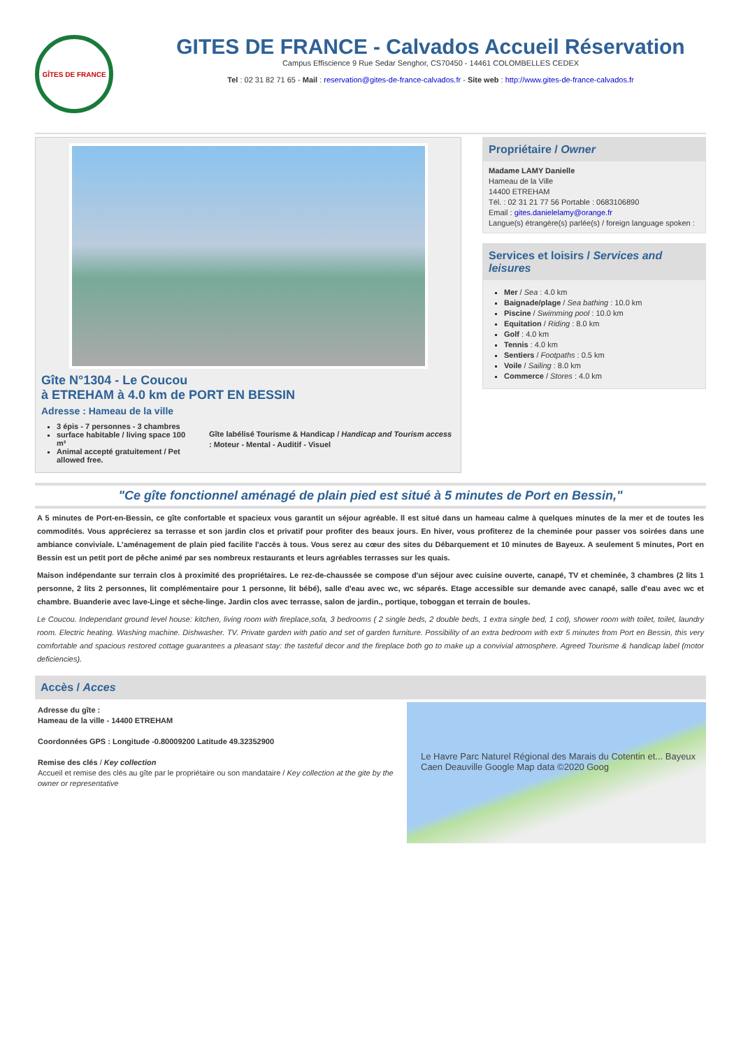GÎTES DE FRANCE
GITES DE FRANCE - Calvados Accueil Réservation
Campus Effiscience 9 Rue Sedar Senghor, CS70450 - 14461 COLOMBELLES CEDEX
Tel : 02 31 82 71 65 - Mail : reservation@gites-de-france-calvados.fr - Site web : http://www.gites-de-france-calvados.fr
Gîte N°1304 - Le Coucou
à ETREHAM à 4.0 km de PORT EN BESSIN
Adresse : Hameau de la ville
3 épis - 7 personnes - 3 chambres
surface habitable / living space 100 m²
Animal accepté gratuitement / Pet allowed free.
Gîte labélisé Tourisme & Handicap / Handicap and Tourism access : Moteur - Mental - Auditif - Visuel
Propriétaire / Owner
Madame LAMY Danielle
Hameau de la Ville
14400 ETREHAM
Tél. : 02 31 21 77 56 Portable : 0683106890
Email : gites.danielelamy@orange.fr
Langue(s) étrangère(s) parlée(s) / foreign language spoken :
Services et loisirs / Services and leisures
Mer / Sea : 4.0 km
Baignade/plage / Sea bathing : 10.0 km
Piscine / Swimming pool : 10.0 km
Equitation / Riding : 8.0 km
Golf : 4.0 km
Tennis : 4.0 km
Sentiers / Footpaths : 0.5 km
Voile / Sailing : 8.0 km
Commerce / Stores : 4.0 km
"Ce gîte fonctionnel aménagé de plain pied est situé à 5 minutes de Port en Bessin,"
A 5 minutes de Port-en-Bessin, ce gîte confortable et spacieux vous garantit un séjour agréable. Il est situé dans un hameau calme à quelques minutes de la mer et de toutes les commodités. Vous apprécierez sa terrasse et son jardin clos et privatif pour profiter des beaux jours. En hiver, vous profiterez de la cheminée pour passer vos soirées dans une ambiance conviviale. L'aménagement de plain pied facilite l'accès à tous. Vous serez au cœur des sites du Débarquement et 10 minutes de Bayeux. A seulement 5 minutes, Port en Bessin est un petit port de pêche animé par ses nombreux restaurants et leurs agréables terrasses sur les quais.
Maison indépendante sur terrain clos à proximité des propriétaires. Le rez-de-chaussée se compose d'un séjour avec cuisine ouverte, canapé, TV et cheminée, 3 chambres (2 lits 1 personne, 2 lits 2 personnes, lit complémentaire pour 1 personne, lit bébé), salle d'eau avec wc, wc séparés. Etage accessible sur demande avec canapé, salle d'eau avec wc et chambre. Buanderie avec lave-Linge et sèche-linge. Jardin clos avec terrasse, salon de jardin., portique, toboggan et terrain de boules.
Le Coucou. Independant ground level house: kitchen, living room with fireplace,sofa, 3 bedrooms ( 2 single beds, 2 double beds, 1 extra single bed, 1 cot), shower room with toilet, toilet, laundry room. Electric heating. Washing machine. Dishwasher. TV. Private garden with patio and set of garden furniture. Possibility of an extra bedroom with extr 5 minutes from Port en Bessin, this very comfortable and spacious restored cottage guarantees a pleasant stay: the tasteful decor and the fireplace both go to make up a convivial atmosphere. Agreed Tourisme & handicap label (motor deficiencies).
Accès / Acces
Adresse du gîte :
Hameau de la ville - 14400 ETREHAM
Coordonnées GPS : Longitude -0.80009200 Latitude 49.32352900
Remise des clés / Key collection
Accueil et remise des clés au gîte par le propriétaire ou son mandataire / Key collection at the gite by the owner or representative
Le Havre Parc Naturel Régional des Marais du Cotentin et... Bayeux Caen Deauville Google Map data ©2020 Goog